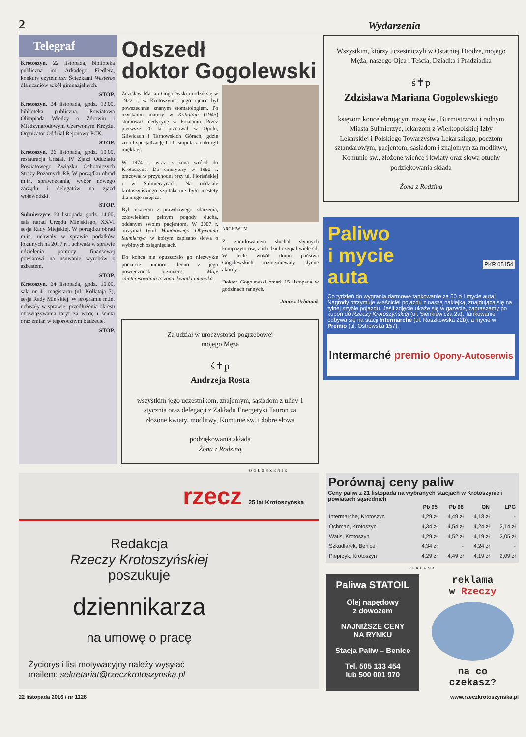2 Wydarzenia
Telegraf
Krotoszyn. 22 listopada, biblioteka publiczna im. Arkadego Fiedlera, konkurs czytelniczy Ścieżkami Westeros dla uczniów szkół gimnazjalnych.
STOP.
Krotoszyn. 24 listopada, godz. 12.00, biblioteka publiczna, Powiatowa Olimpiada Wiedzy o Zdrowiu i Międzynarodowym Czerwonym Krzyżu. Orgnizator Oddział Rejonowy PCK.
STOP.
Krotoszyn. 26 listopada, godz. 10.00, restauracja Cristal, IV Zjazd Oddziału Powiatowego Związku Ochotniczych Straży Pożarnych RP. W porządku obrad m.in. sprawozdania, wybór nowego zarządu i delegatów na zjazd wojewódzki.
STOP.
Sulmierzyce. 23 listopada, godz. 14,00, sala narad Urzędu Miejskiego, XXVI sesja Rady Miejskiej. W porządku obrad m.in. uchwały w sprawie podatków lokalnych na 2017 r. i uchwała w sprawie udzielenia pomocy finansowej powiatowi na usuwanie wyrobów z azbestem.
STOP.
Krotoszyn. 24 listopada, godz. 10.00, sala nr 41 magistartu (ul. Kołłątaja 7), sesja Rady Miejskiej. W programie m.in. uchwały w sprawie: przedłużenia okresu obowiązywania taryf za wodę i ścieki oraz zmian w tegorocznym budżecie.
STOP.
Odszedł
doktor Gogolewski
Zdzisław Marian Gogolewski urodził się w 1922 r. w Krotoszynie, jego ojciec był powszechnie znanym stomatologiem. Po uzyskaniu matury w Kołłątaju (1945) studiował medycynę w Poznaniu. Przez pierwsze 20 lat pracował w Opolu, Gliwicach i Tarnowskich Górach, gdzie zrobił specjalizację I i II stopnia z chirurgii miękkiej.
W 1974 r. wraz z żoną wrócił do Krotoszyna. Do emerytury w 1990 r. pracował w przychodni przy ul. Floriańskiej i w Sulmierzycach. Na oddziale krotoszyńskiego szpitala nie było niestety dla niego miejsca.
Był lekarzem z prawdziwego zdarzenia, człowiekiem pełnym pogody ducha, oddanym swoim pacjentom. W 2007 r. otrzymał tytuł Honorowego Obywatela Sulmierzyc, w którym zapisano słowa o wybitnych osiągnięciach.
Do końca nie opuszczało go niezwykłe poczucie humoru. Jedno z jego powiedzonek brzmiało: – Moje zainteresowania to żona, kwiatki i muzyka.
ARCHIWUM
Z zamiłowaniem słuchał słynnych kompozytorów, z ich dzieł czerpał wiele sił. W lecie wokół domu państwa Gogolewskich rozbrzmiewały słynne akordy.
Doktor Gogolewski zmarł 15 listopada w godzinach rannych.
Janusz Urbaniak
Za udział w uroczystości pogrzebowej
mojego Męża
ś✝p
Andrzeja Rosta
wszystkim jego uczestnikom, znajomym, sąsiadom z ulicy 1 stycznia oraz delegacji z Zakładu Energetyki Tauron za złożone kwiaty, modlitwy, Komunie św. i dobre słowa
podziękowania składa
Żona z Rodziną
Wszystkim, którzy uczestniczyli w Ostatniej Drodze, mojego Męża, naszego Ojca i Teścia, Dziadka i Pradziadka
ś✝p
Zdzisława Mariana Gogolewskiego
księżom koncelebrującym mszę św., Burmistrzowi i radnym Miasta Sulmierzyc, lekarzom z Wielkopolskiej Izby Lekarskiej i Polskiego Towarzystwa Lekarskiego, pocztom sztandarowym, pacjentom, sąsiadom i znajomym za modlitwy, Komunie św., złożone wieńce i kwiaty oraz słowa otuchy podziękowania składa
Żona z Rodziną
Paliwo
i mycie
auta
PKR 05154
Co tydzień do wygrania darmowe tankowanie za 50 zł i mycie auta! Nagrody otrzymuje właściciel pojazdu z naszą naklejką, znajdującą się na tylnej szybie pojazdu. Jeśli zdjęcie ukaże się w gazecie, zapraszamy po kupon do Rzeczy Krotoszyńskiej (ul. Sienkiewicza 2a). Tankowanie odbywa się na stacji Intermarche (ul. Raszkowska 22b), a mycie w Premio (ul. Ostrowska 157).
Intermarché premio Opony-Autoserwis
OGŁOSZENIE
rzecz 25 lat Krotoszyńska
Redakcja
Rzeczy Krotoszyńskiej
poszukuje
dziennikarza
na umowę o pracę
Życiorys i list motywacyjny należy wysyłać
mailem: sekretariat@rzeczkrotoszynska.pl
Porównaj ceny paliw
Ceny paliw z 21 listopada na wybranych stacjach w Krotoszynie i powiatach sąsiednich
| | Pb 95 | Pb 98 | ON | LPG |
| --- | --- | --- | --- | --- |
| Intermarche, Krotoszyn | 4,29 zł | 4,49 zł | 4,18 zł | - |
| Ochman, Krotoszyn | 4,34 zł | 4,54 zł | 4,24 zł | 2,14 zł |
| Watis, Krotoszyn | 4,29 zł | 4,52 zł | 4,19 zł | 2,05 zł |
| Szkudlarek, Benice | 4,34 zł | - | 4,24 zł | - |
| Pieprzyk, Krotoszyn | 4,29 zł | 4,49 zł | 4,19 zł | 2,09 zł |
REKLAMA
Paliwa STATOIL
Olej napędowy
z dowozem
NAJNIŻSZE CENY
NA RYNKU
Stacja Paliw – Benice
Tel. 505 133 454
lub 500 001 970
reklama
w Rzeczy
na co
czekasz?
22 listopada 2016 / nr 1126 www.rzeczkrotoszynska.pl